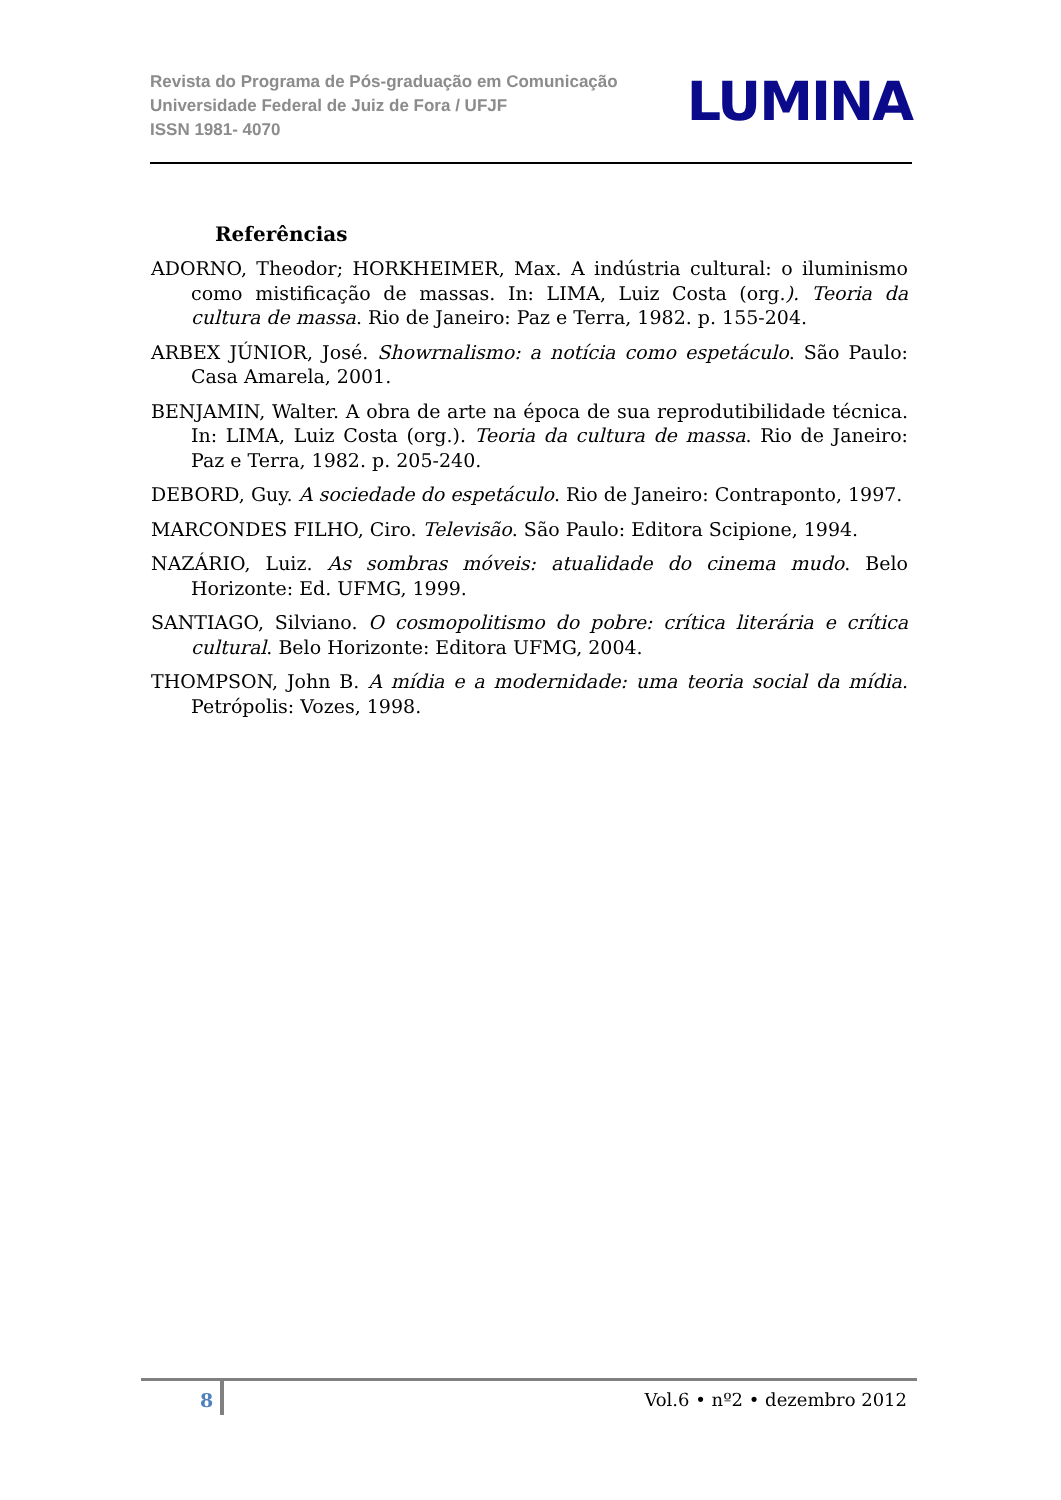Revista do Programa de Pós-graduação em Comunicação
Universidade Federal de Juiz de Fora / UFJF
ISSN 1981- 4070
LUMINA
Referências
ADORNO, Theodor; HORKHEIMER, Max. A indústria cultural: o iluminismo como mistificação de massas. In: LIMA, Luiz Costa (org.). Teoria da cultura de massa. Rio de Janeiro: Paz e Terra, 1982. p. 155-204.
ARBEX JÚNIOR, José. Showrnalismo: a notícia como espetáculo. São Paulo: Casa Amarela, 2001.
BENJAMIN, Walter. A obra de arte na época de sua reprodutibilidade técnica. In: LIMA, Luiz Costa (org.). Teoria da cultura de massa. Rio de Janeiro: Paz e Terra, 1982. p. 205-240.
DEBORD, Guy. A sociedade do espetáculo. Rio de Janeiro: Contraponto, 1997.
MARCONDES FILHO, Ciro. Televisão. São Paulo: Editora Scipione, 1994.
NAZÁRIO, Luiz. As sombras móveis: atualidade do cinema mudo. Belo Horizonte: Ed. UFMG, 1999.
SANTIAGO, Silviano. O cosmopolitismo do pobre: crítica literária e crítica cultural. Belo Horizonte: Editora UFMG, 2004.
THOMPSON, John B. A mídia e a modernidade: uma teoria social da mídia. Petrópolis: Vozes, 1998.
8 Vol.6 • nº2 • dezembro 2012